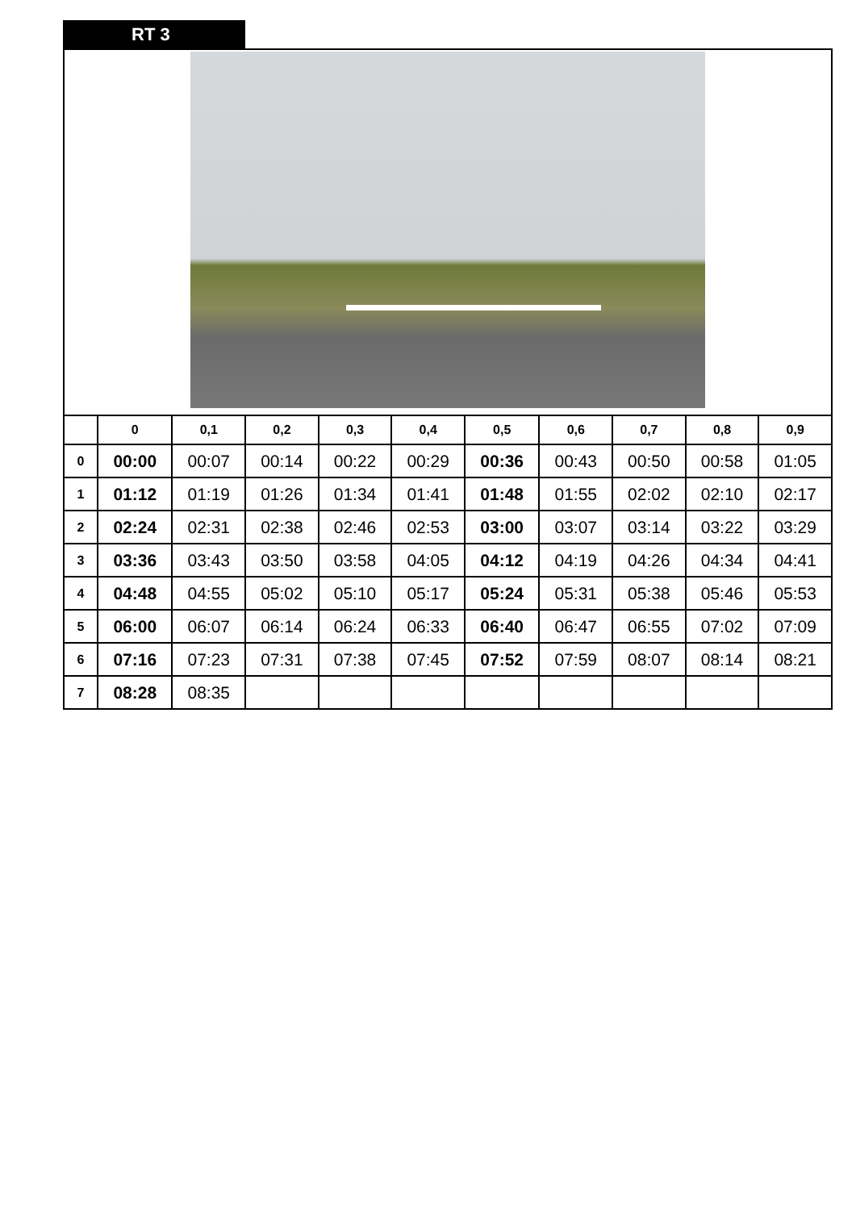RT 3
| | 0 | 0,1 | 0,2 | 0,3 | 0,4 | 0,5 | 0,6 | 0,7 | 0,8 | 0,9 |
| --- | --- | --- | --- | --- | --- | --- | --- | --- | --- | --- |
| 0 | 00:00 | 00:07 | 00:14 | 00:22 | 00:29 | 00:36 | 00:43 | 00:50 | 00:58 | 01:05 |
| 1 | 01:12 | 01:19 | 01:26 | 01:34 | 01:41 | 01:48 | 01:55 | 02:02 | 02:10 | 02:17 |
| 2 | 02:24 | 02:31 | 02:38 | 02:46 | 02:53 | 03:00 | 03:07 | 03:14 | 03:22 | 03:29 |
| 3 | 03:36 | 03:43 | 03:50 | 03:58 | 04:05 | 04:12 | 04:19 | 04:26 | 04:34 | 04:41 |
| 4 | 04:48 | 04:55 | 05:02 | 05:10 | 05:17 | 05:24 | 05:31 | 05:38 | 05:46 | 05:53 |
| 5 | 06:00 | 06:07 | 06:14 | 06:24 | 06:33 | 06:40 | 06:47 | 06:55 | 07:02 | 07:09 |
| 6 | 07:16 | 07:23 | 07:31 | 07:38 | 07:45 | 07:52 | 07:59 | 08:07 | 08:14 | 08:21 |
| 7 | 08:28 | 08:35 | | | | | | | | |